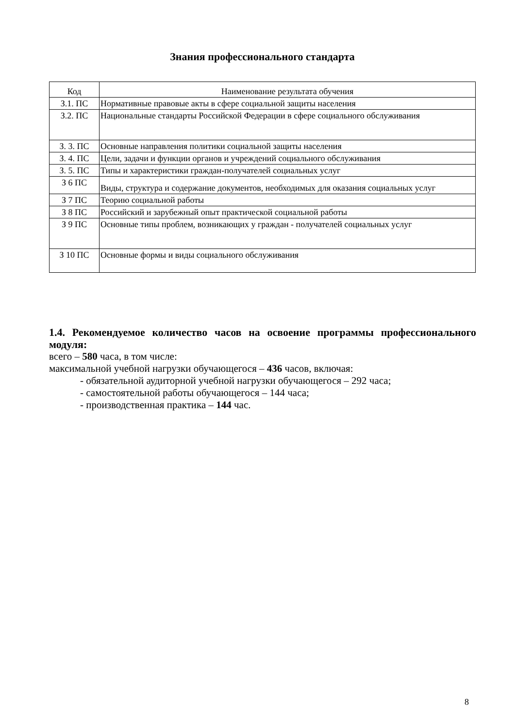Знания профессионального стандарта
| Код | Наименование результата обучения |
| --- | --- |
| З.1. ПС | Нормативные правовые акты в сфере социальной защиты населения |
| З.2. ПС | Национальные стандарты Российской Федерации в сфере социального обслуживания |
| З. 3. ПС | Основные направления политики социальной защиты населения |
| З. 4. ПС | Цели, задачи и функции органов и учреждений социального обслуживания |
| З. 5. ПС | Типы и характеристики граждан-получателей социальных услуг |
| З 6 ПС | Виды, структура и содержание документов, необходимых для оказания социальных услуг |
| З 7 ПС | Теорию социальной работы |
| З 8 ПС | Российский и зарубежный опыт практической социальной работы |
| З 9 ПС | Основные типы проблем, возникающих у граждан - получателей социальных услуг |
| З 10 ПС | Основные формы и виды социального обслуживания |
1.4. Рекомендуемое количество часов на освоение программы профессионального модуля:
всего – 580 часа, в том числе:
максимальной учебной нагрузки обучающегося – 436 часов, включая:
- обязательной аудиторной учебной нагрузки обучающегося – 292 часа;
- самостоятельной работы обучающегося – 144 часа;
- производственная практика – 144 час.
8